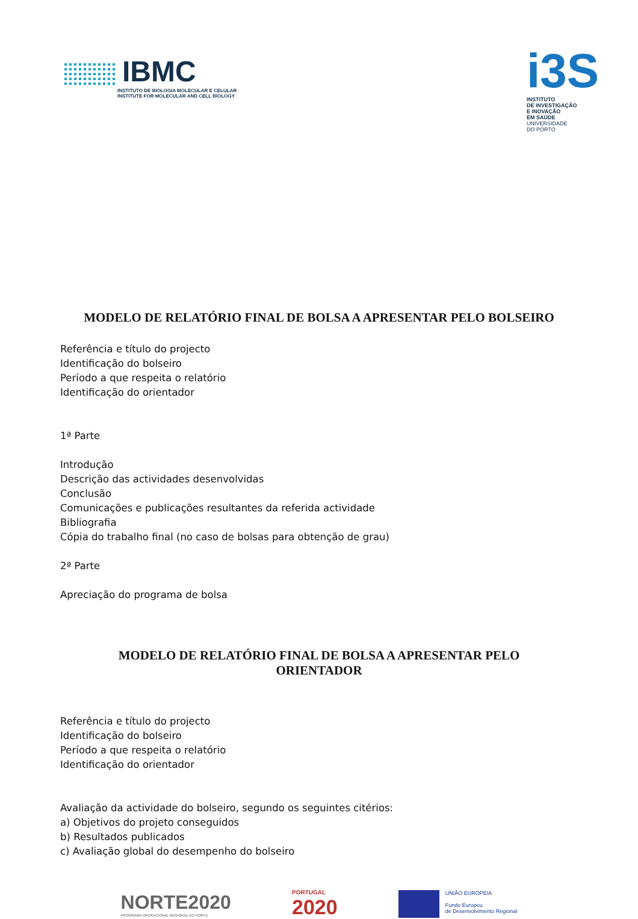IBMC
INSTITUTO DE BIOLOGIA MOLECULAR E CELULAR
INSTITUTE FOR MOLECULAR AND CELL BIOLOGY
i3S
INSTITUTO
DE INVESTIGAÇÃO
E INOVAÇÃO
EM SAÚDE
UNIVERSIDADE
DO PORTO
MODELO DE RELATÓRIO FINAL DE BOLSA A APRESENTAR PELO BOLSEIRO
Referência e título do projecto
Identificação do bolseiro
Período a que respeita o relatório
Identificação do orientador
1ª Parte
Introdução
Descrição das actividades desenvolvidas
Conclusão
Comunicações e publicações resultantes da referida actividade
Bibliografia
Cópia do trabalho final (no caso de bolsas para obtenção de grau)
2ª Parte
Apreciação do programa de bolsa
MODELO DE RELATÓRIO FINAL DE BOLSA A APRESENTAR PELO ORIENTADOR
Referência e título do projecto
Identificação do bolseiro
Período a que respeita o relatório
Identificação do orientador
Avaliação da actividade do bolseiro, segundo os seguintes citérios:
a) Objetivos do projeto conseguidos
b) Resultados publicados
c) Avaliação global do desempenho do bolseiro
NORTE2020
PROGRAMA OPERACIONAL REGIONAL DO NORTE
PORTUGAL
2020
UNIÃO EUROPEIA
Fundo Europeu
de Desenvolvimento Regional